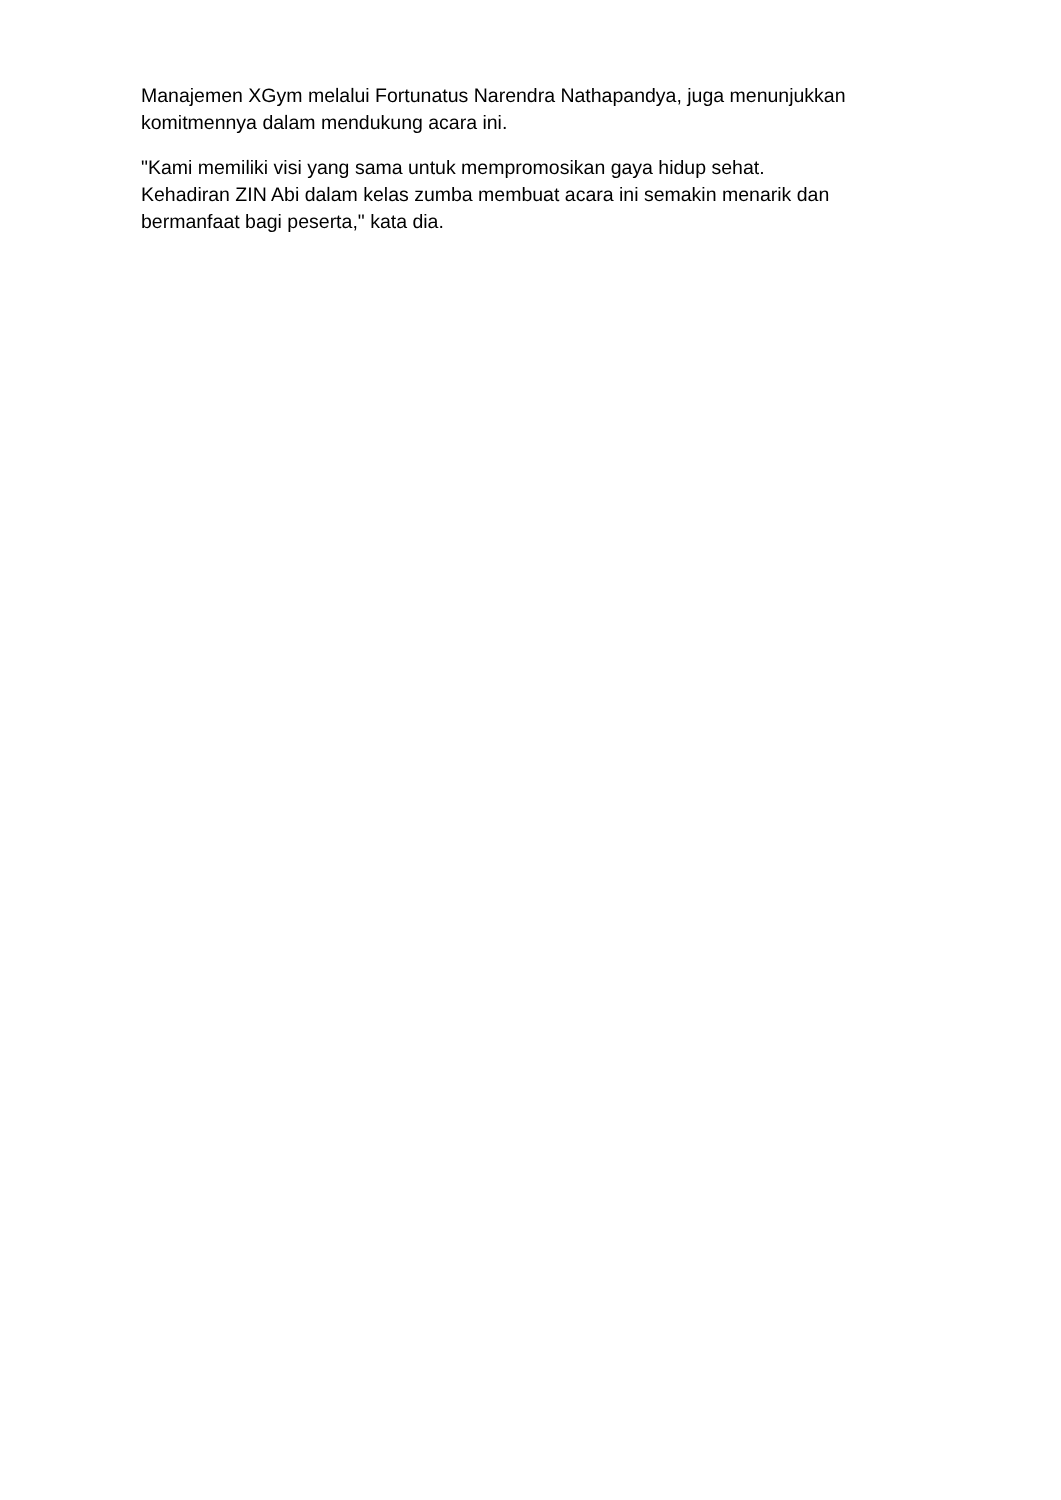Manajemen XGym melalui Fortunatus Narendra Nathapandya, juga menunjukkan
komitmennya dalam mendukung acara ini.
"Kami memiliki visi yang sama untuk mempromosikan gaya hidup sehat.
Kehadiran ZIN Abi dalam kelas zumba membuat acara ini semakin menarik dan
bermanfaat bagi peserta," kata dia.